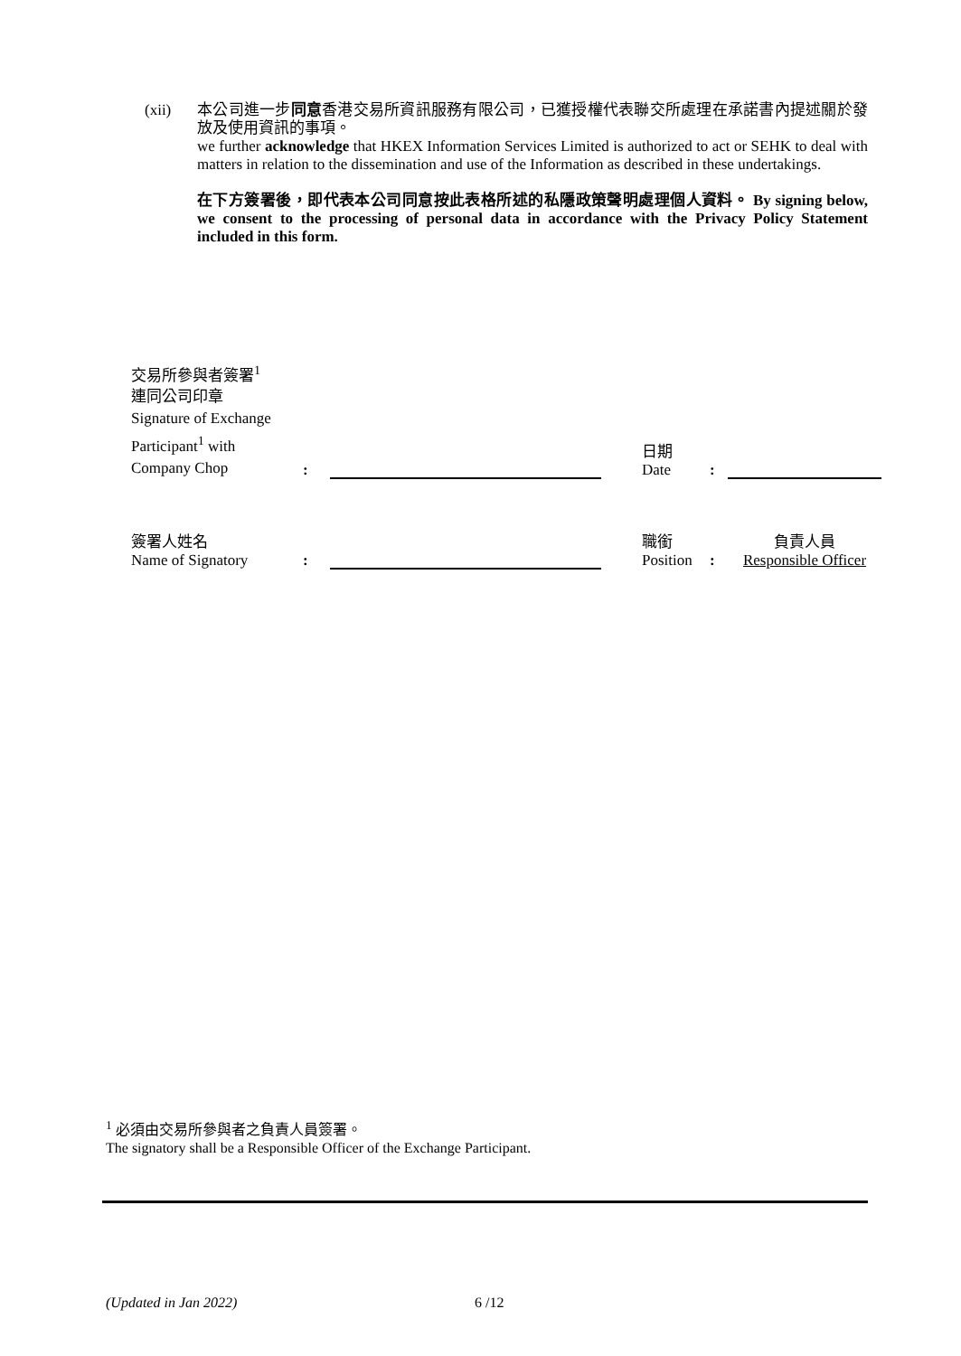(xii)
本公司進一步同意香港交易所資訊服務有限公司，已獲授權代表聯交所處理在承諾書內提述關於發放及使用資訊的事項。
we further acknowledge that HKEX Information Services Limited is authorized to act or SEHK to deal with matters in relation to the dissemination and use of the Information as described in these undertakings.
在下方簽署後，即代表本公司同意按此表格所述的私隱政策聲明處理個人資料。 By signing below, we consent to the processing of personal data in accordance with the Privacy Policy Statement included in this form.
| 交易所參與者簽署<sup>1</sup> 連同公司印章 Signature of Exchange Participant<sup>1</sup> with Company Chop | : | | | 日期 Date | : | |
| 簽署人姓名 Name of Signatory | : | | | 職銜 Position | : | 負責人員 Responsible Officer |
<sup>1</sup> 必須由交易所參與者之負責人員簽署。
The signatory shall be a Responsible Officer of the Exchange Participant.
(Updated in Jan 2022) 6 /12